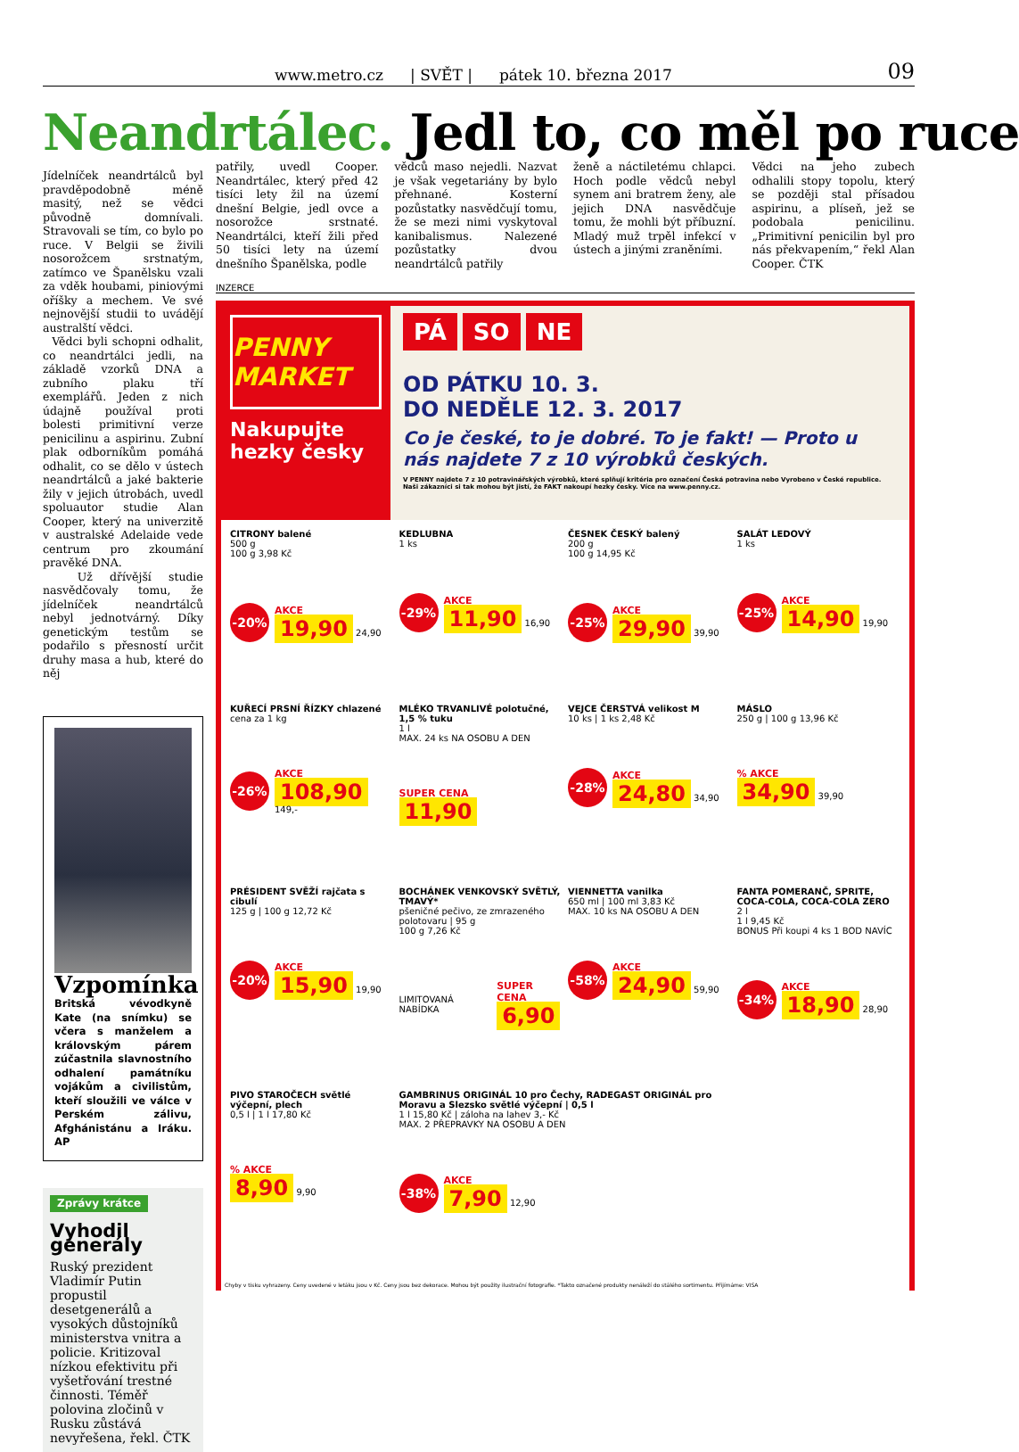www.metro.cz | SVĚT | pátek 10. března 2017
09
Neandrtálec. Jedl to, co měl po ruce
Jídelníček neandrtálců byl pravděpodobně méně masitý, než se vědci původně domnívali. Stravovali se tím, co bylo po ruce. V Belgii se živili nosorožcem srstnatým, zatímco ve Španělsku vzali za vděk houbami, piniovými oříšky a mechem. Ve své nejnovější studii to uvádějí australští vědci.
Vědci byli schopni odhalit, co neandrtálci jedli, na základě vzorků DNA a zubního plaku tří exemplářů. Jeden z nich údajně používal proti bolesti primitivní verze penicilinu a aspirinu. Zubní plak odborníkům pomáhá odhalit, co se dělo v ústech neandrtálců a jaké bakterie žily v jejich útrobách, uvedl spoluautor studie Alan Cooper, který na univerzitě v australské Adelaide vede centrum pro zkoumání pravěké DNA.
Už dřívější studie nasvědčovaly tomu, že jídelníček neandrtálců nebyl jednotvárný. Díky genetickým testům se podařilo s přesností určit druhy masa a hub, které do něj
Vzpomínka
Britská vévodkyně Kate (na snímku) se včera s manželem a královským párem zúčastnila slavnostního odhalení památníku vojákům a civilistům, kteří sloužili ve válce v Perském zálivu, Afghánistánu a Iráku. AP
Zprávy krátce
Vyhodil generály
Ruský prezident Vladimír Putin propustil desetgenerálů a vysokých důstojníků ministerstva vnitra a policie. Kritizoval nízkou efektivitu při vyšetřování trestné činnosti. Téměř polovina zločinů v Rusku zůstává nevyřešena, řekl. ČTK
patřily, uvedl Cooper. Neandrtálec, který před 42 tisíci lety žil na území dnešní Belgie, jedl ovce a nosorožce srstnaté. Neandrtálci, kteří žili před 50 tisíci lety na území dnešního Španělska, podle
vědců maso nejedli. Nazvat je však vegetariány by bylo přehnané. Kosterní pozůstatky nasvědčují tomu, že se mezi nimi vyskytoval kanibalismus. Nalezené pozůstatky dvou neandrtálců patřily
ženě a náctiletému chlapci. Hoch podle vědců nebyl synem ani bratrem ženy, ale jejich DNA nasvědčuje tomu, že mohli být příbuzní. Mladý muž trpěl infekcí v ústech a jinými zraněními.
Vědci na jeho zubech odhalili stopy topolu, který se později stal přísadou aspirinu, a plíseň, jež se podobala penicilinu. „Primitivní penicilin byl pro nás překvapením,“ řekl Alan Cooper. ČTK
INZERCE
PENNY MARKET
Nakupujte hezky česky
PÁ SO NE
OD PÁTKU 10. 3.
DO NEDĚLE 12. 3. 2017
Co je české, to je dobré. To je fakt! — Proto u nás najdete 7 z 10 výrobků českých.
V PENNY najdete 7 z 10 potravinářských výrobků, které splňují kritéria pro označení Česká potravina nebo Vyrobeno v České republice. Naši zákazníci si tak mohou být jistí, že FAKT nakoupí hezky česky. Více na www.penny.cz.
CITRONY balené
500 g
100 g 3,98 Kč
-20% AKCE
19,90 24,90
KEDLUBNA
1 ks
-29% AKCE
11,90 16,90
ČESNEK ČESKÝ balený
200 g
100 g 14,95 Kč
-25% AKCE
29,90 39,90
SALÁT LEDOVÝ
1 ks
-25% AKCE
14,90 19,90
KUŘECÍ PRSNÍ ŘÍZKY chlazené
cena za 1 kg
-26% AKCE
108,90 149,-
MLÉKO TRVANLIVÉ polotučné, 1,5 % tuku
1 l
MAX. 24 ks NA OSOBU A DEN
SUPER CENA
11,90
VEJCE ČERSTVÁ velikost M
10 ks | 1 ks 2,48 Kč
-28% AKCE
24,80 34,90
MÁSLO
250 g | 100 g 13,96 Kč
% AKCE
34,90 39,90
PRÉSIDENT SVĚŽÍ rajčata s cibulí
125 g | 100 g 12,72 Kč
-20% AKCE
15,90 19,90
BOCHÁNEK VENKOVSKÝ SVĚTLÝ, TMAVÝ*
pšeničné pečivo, ze zmrazeného polotovaru | 95 g
100 g 7,26 Kč
LIMITOVANÁ NABÍDKA SUPER CENA
6,90
VIENNETTA vanilka
650 ml | 100 ml 3,83 Kč
MAX. 10 ks NA OSOBU A DEN
-58% AKCE
24,90 59,90
FANTA POMERANČ, SPRITE, COCA-COLA, COCA-COLA ZERO
2 l
1 l 9,45 Kč
BONUS Při koupi 4 ks 1 BOD NAVÍC
-34% AKCE
18,90 28,90
PIVO STAROČECH světlé výčepní, plech
0,5 l | 1 l 17,80 Kč
% AKCE
8,90 9,90
GAMBRINUS ORIGINÁL 10 pro Čechy, RADEGAST ORIGINÁL pro Moravu a Slezsko světlé výčepní | 0,5 l
1 l 15,80 Kč | záloha na lahev 3,- Kč
MAX. 2 PŘEPRAVKY NA OSOBU A DEN
-38% AKCE
7,90 12,90
Chyby v tisku vyhrazeny. Ceny uvedené v letáku jsou v Kč. Ceny jsou bez dekorace. Mohou být použity ilustrační fotografie. *Takto označené produkty nenáleží do stálého sortimentu. Přijímáme: VISA